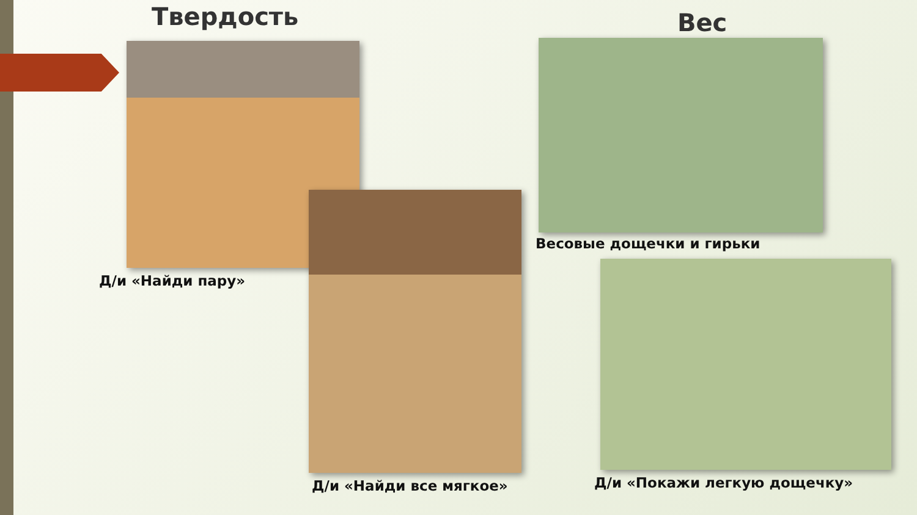Твердость Вес
Д/и «Найди пару»
Д/и «Найди все мягкое»
Весовые дощечки и гирьки
Д/и «Покажи легкую дощечку»